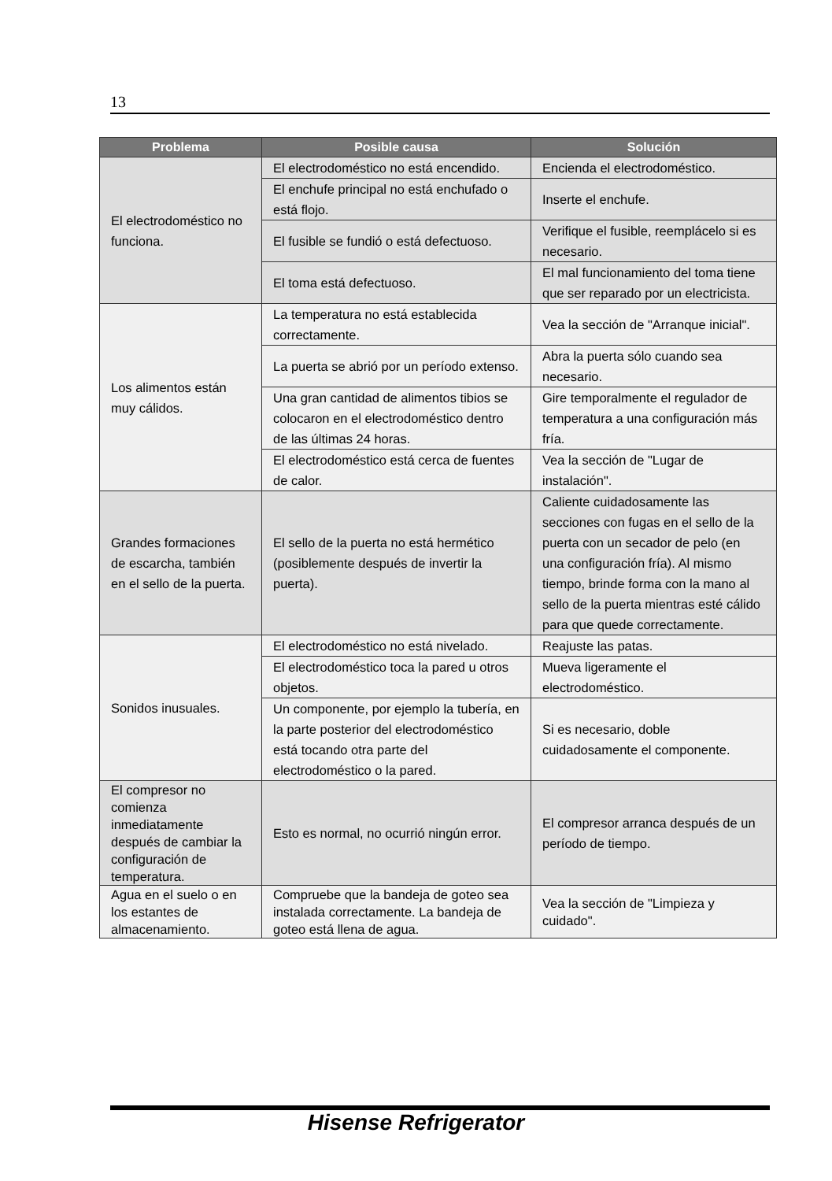13
| Problema | Posible causa | Solución |
| --- | --- | --- |
| El electrodoméstico no funciona. | El electrodoméstico no está encendido. | Encienda el electrodoméstico. |
| | El enchufe principal no está enchufado o está flojo. | Inserte el enchufe. |
| | El fusible se fundió o está defectuoso. | Verifique el fusible, reemplácelo si es necesario. |
| | El toma está defectuoso. | El mal funcionamiento del toma tiene que ser reparado por un electricista. |
| Los alimentos están muy cálidos. | La temperatura no está establecida correctamente. | Vea la sección de "Arranque inicial". |
| | La puerta se abrió por un período extenso. | Abra la puerta sólo cuando sea necesario. |
| | Una gran cantidad de alimentos tibios se colocaron en el electrodoméstico dentro de las últimas 24 horas. | Gire temporalmente el regulador de temperatura a una configuración más fría. |
| | El electrodoméstico está cerca de fuentes de calor. | Vea la sección de "Lugar de instalación". |
| Grandes formaciones de escarcha, también en el sello de la puerta. | El sello de la puerta no está hermético (posiblemente después de invertir la puerta). | Caliente cuidadosamente las secciones con fugas en el sello de la puerta con un secador de pelo (en una configuración fría). Al mismo tiempo, brinde forma con la mano al sello de la puerta mientras esté cálido para que quede correctamente. |
| Sonidos inusuales. | El electrodoméstico no está nivelado. | Reajuste las patas. |
| | El electrodoméstico toca la pared u otros objetos. | Mueva ligeramente el electrodoméstico. |
| | Un componente, por ejemplo la tubería, en la parte posterior del electrodoméstico está tocando otra parte del electrodoméstico o la pared. | Si es necesario, doble cuidadosamente el componente. |
| El compresor no comienza inmediatamente después de cambiar la configuración de temperatura. | Esto es normal, no ocurrió ningún error. | El compresor arranca después de un período de tiempo. |
| Agua en el suelo o en los estantes de almacenamiento. | Compruebe que la bandeja de goteo sea instalada correctamente. La bandeja de goteo está llena de agua. | Vea la sección de "Limpieza y cuidado". |
Hisense Refrigerator